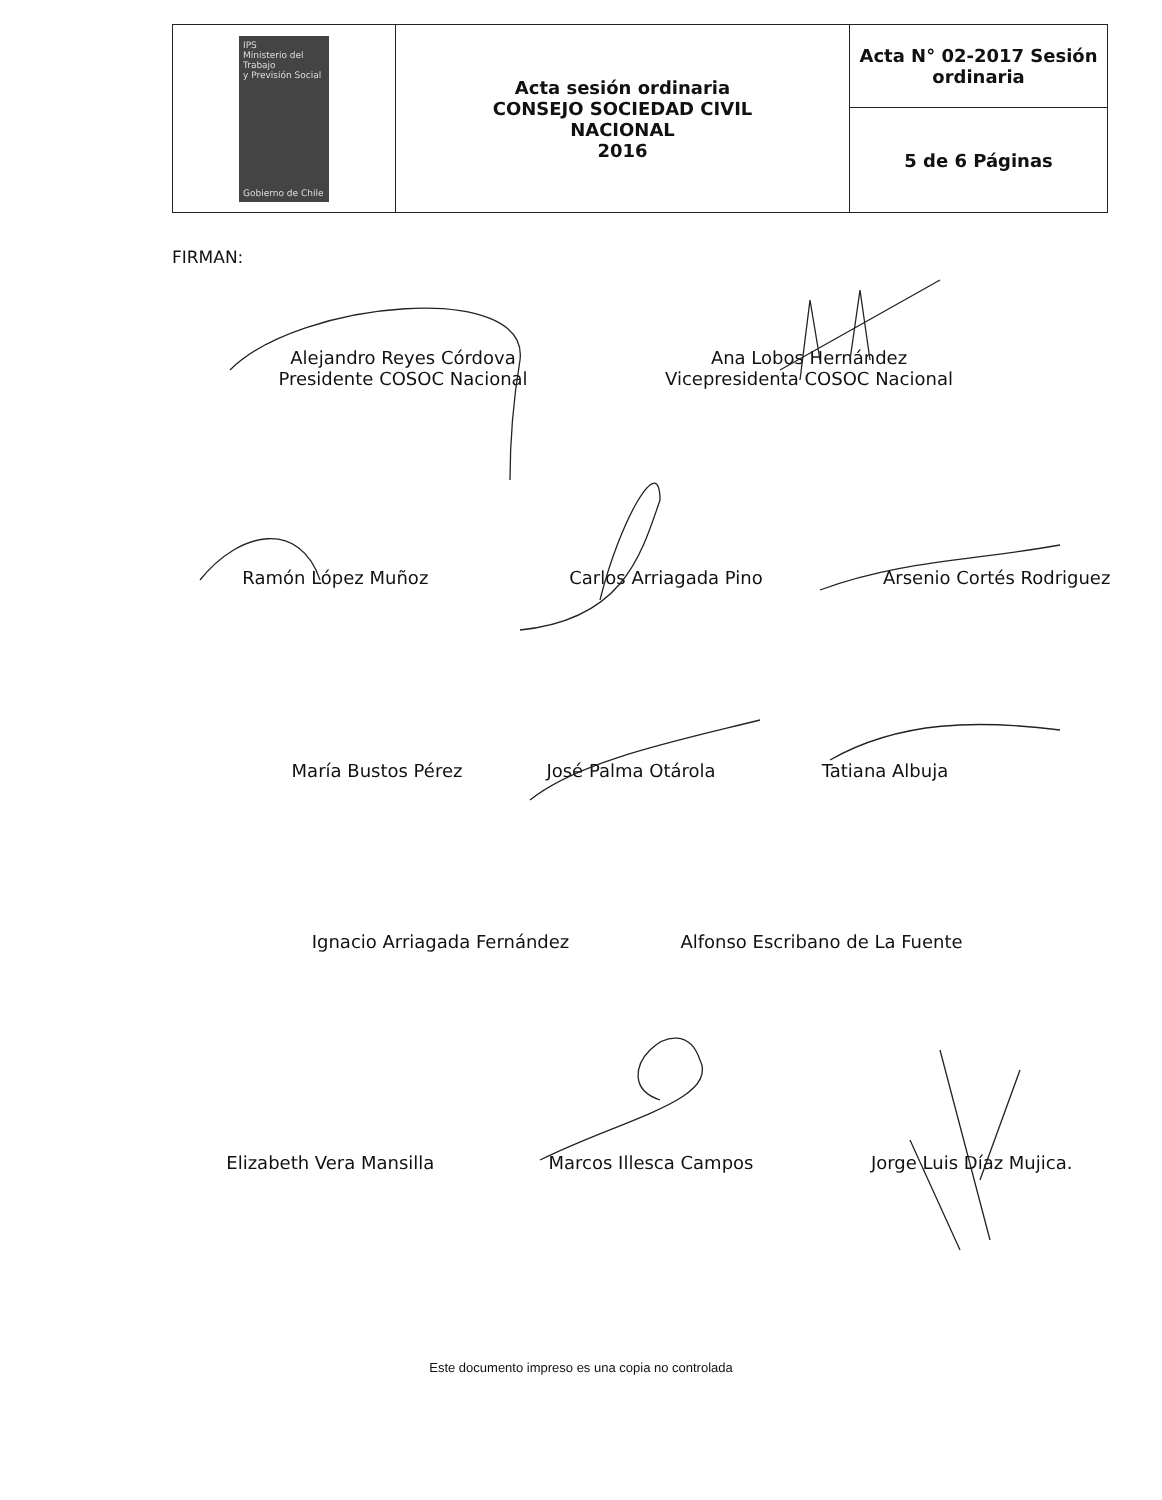| IPS Ministerio del Trabajo y Previsión Social Gobierno de Chile | Acta sesión ordinaria CONSEJO SOCIEDAD CIVIL NACIONAL 2016 | Acta N° 02-2017 Sesión ordinaria |
| | | 5 de 6 Páginas |
FIRMAN:
Alejandro Reyes Córdova
Presidente COSOC Nacional
Ana Lobos Hernández
Vicepresidenta COSOC Nacional
Ramón López Muñoz Carlos Arriagada Pino Arsenio Cortés Rodriguez
María Bustos Pérez José Palma Otárola Tatiana Albuja
Ignacio Arriagada Fernández Alfonso Escribano de La Fuente
Elizabeth Vera Mansilla Marcos Illesca Campos Jorge Luis Díaz Mujica.
Este documento impreso es una copia no controlada